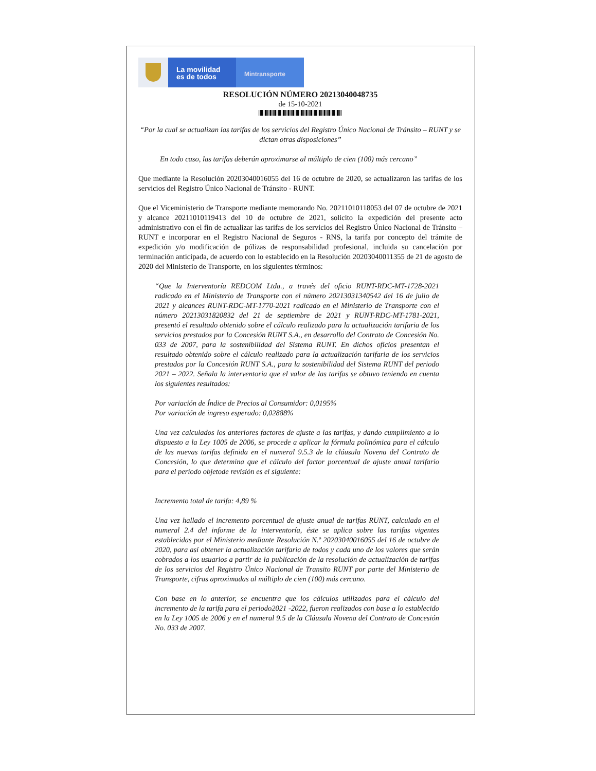La movilidad
es de todos
Mintransporte
RESOLUCIÓN NÚMERO 20213040048735
de 15-10-2021
“Por la cual se actualizan las tarifas de los servicios del Registro Único Nacional de Tránsito – RUNT y se dictan otras disposiciones”
En todo caso, las tarifas deberán aproximarse al múltiplo de cien (100) más cercano”
Que mediante la Resolución 20203040016055 del 16 de octubre de 2020, se actualizaron las tarifas de los servicios del Registro Único Nacional de Tránsito - RUNT.
Que el Viceministerio de Transporte mediante memorando No. 20211010118053 del 07 de octubre de 2021 y alcance 20211010119413 del 10 de octubre de 2021, solicito la expedición del presente acto administrativo con el fin de actualizar las tarifas de los servicios del Registro Único Nacional de Tránsito – RUNT e incorporar en el Registro Nacional de Seguros - RNS, la tarifa por concepto del trámite de expedición y/o modificación de pólizas de responsabilidad profesional, incluida su cancelación por terminación anticipada, de acuerdo con lo establecido en la Resolución 20203040011355 de 21 de agosto de 2020 del Ministerio de Transporte, en los siguientes términos:
“Que la Interventoría REDCOM Ltda., a través del oficio RUNT-RDC-MT-1728-2021 radicado en el Ministerio de Transporte con el número 20213031340542 del 16 de julio de 2021 y alcances RUNT-RDC-MT-1770-2021 radicado en el Ministerio de Transporte con el número 20213031820832 del 21 de septiembre de 2021 y RUNT-RDC-MT-1781-2021, presentó el resultado obtenido sobre el cálculo realizado para la actualización tarifaria de los servicios prestados por la Concesión RUNT S.A., en desarrollo del Contrato de Concesión No. 033 de 2007, para la sostenibilidad del Sistema RUNT. En dichos oficios presentan el resultado obtenido sobre el cálculo realizado para la actualización tarifaria de los servicios prestados por la Concesión RUNT S.A., para la sostenibilidad del Sistema RUNT del periodo 2021 – 2022. Señala la interventoria que el valor de las tarifas se obtuvo teniendo en cuenta los siguientes resultados:
Por variación de Índice de Precios al Consumidor: 0,0195%
Por variación de ingreso esperado: 0,02888%
Una vez calculados los anteriores factores de ajuste a las tarifas, y dando cumplimiento a lo dispuesto a la Ley 1005 de 2006, se procede a aplicar la fórmula polinómica para el cálculo de las nuevas tarifas definida en el numeral 9.5.3 de la cláusula Novena del Contrato de Concesión, lo que determina que el cálculo del factor porcentual de ajuste anual tarifario para el período objetode revisión es el siguiente:
Incremento total de tarifa: 4,89 %
Una vez hallado el incremento porcentual de ajuste anual de tarifas RUNT, calculado en el numeral 2.4 del informe de la interventoría, éste se aplica sobre las tarifas vigentes establecidas por el Ministerio mediante Resolución N.º 20203040016055 del 16 de octubre de 2020, para así obtener la actualización tarifaria de todos y cada uno de los valores que serán cobrados a los usuarios a partir de la publicación de la resolución de actualización de tarifas de los servicios del Registro Único Nacional de Transito RUNT por parte del Ministerio de Transporte, cifras aproximadas al múltiplo de cien (100) más cercano.
Con base en lo anterior, se encuentra que los cálculos utilizados para el cálculo del incremento de la tarifa para el periodo2021 -2022, fueron realizados con base a lo establecido en la Ley 1005 de 2006 y en el numeral 9.5 de la Cláusula Novena del Contrato de Concesión No. 033 de 2007.